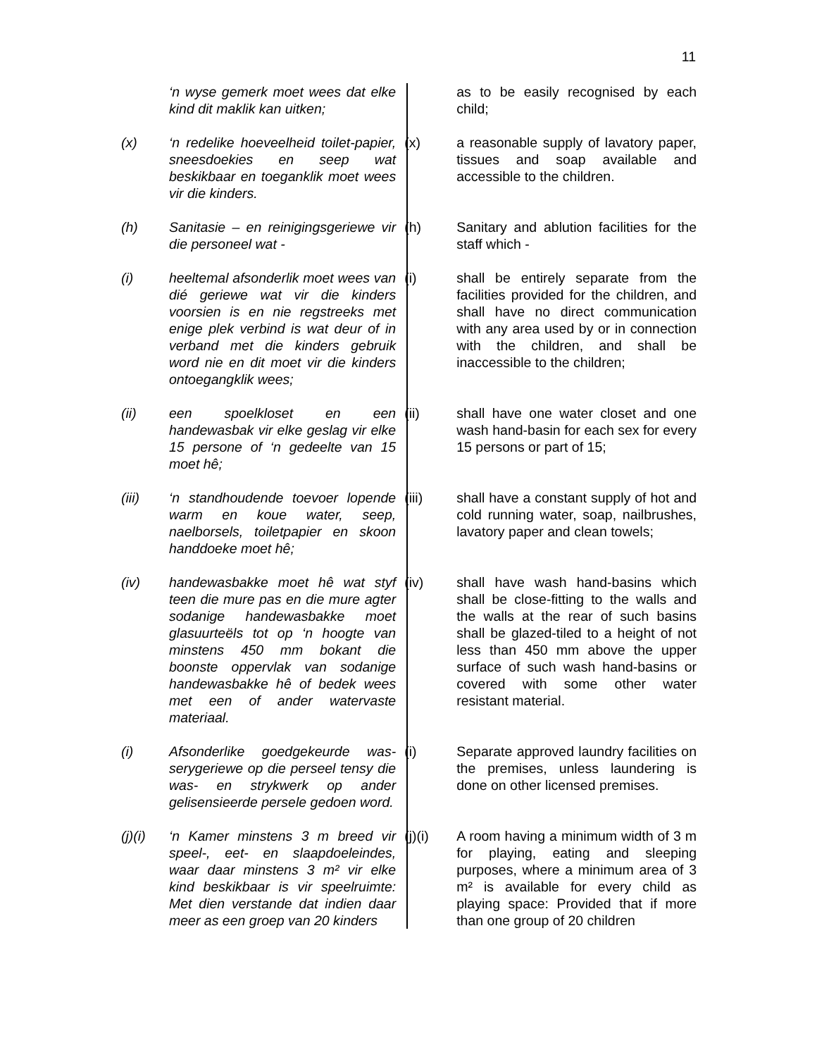11
‘n wyse gemerk moet wees dat elke kind dit maklik kan uitken;
as to be easily recognised by each child;
(x) ‘n redelike hoeveelheid toilet-papier, sneesdoekies en seep wat beskikbaar en toeganklik moet wees vir die kinders.
(x) a reasonable supply of lavatory paper, tissues and soap available and accessible to the children.
(h) Sanitasie – en reinigingsgeriewe vir die personeel wat -
(h) Sanitary and ablution facilities for the staff which -
(i) heeltemal afsonderlik moet wees van dié geriewe wat vir die kinders voorsien is en nie regstreeks met enige plek verbind is wat deur of in verband met die kinders gebruik word nie en dit moet vir die kinders ontoegangklik wees;
(i) shall be entirely separate from the facilities provided for the children, and shall have no direct communication with any area used by or in connection with the children, and shall be inaccessible to the children;
(ii) een spoelkloset en een handewasbak vir elke geslag vir elke 15 persone of ‘n gedeelte van 15 moet hê;
(ii) shall have one water closet and one wash hand-basin for each sex for every 15 persons or part of 15;
(iii) ‘n standhoudende toevoer lopende warm en koue water, seep, naelborsels, toiletpapier en skoon handdoeke moet hê;
(iii) shall have a constant supply of hot and cold running water, soap, nailbrushes, lavatory paper and clean towels;
(iv) handewasbakke moet hê wat styf teen die mure pas en die mure agter sodanige handewasbakke moet glasuurteëls tot op ‘n hoogte van minstens 450 mm bokant die boonste oppervlak van sodanige handewasbakke hê of bedek wees met een of ander watervaste materiaal.
(iv) shall have wash hand-basins which shall be close-fitting to the walls and the walls at the rear of such basins shall be glazed-tiled to a height of not less than 450 mm above the upper surface of such wash hand-basins or covered with some other water resistant material.
(i) Afsonderlike goedgekeurde was-serygeriewe op die perseel tensy die was- en strykwerk op ander gelisensieerde persele gedoen word.
(i) Separate approved laundry facilities on the premises, unless laundering is done on other licensed premises.
(j)(i)
‘n Kamer minstens 3 m breed vir speel-, eet- en slaapdoeleindes, waar daar minstens 3 m² vir elke kind beskikbaar is vir speelruimte: Met dien verstande dat indien daar meer as een groep van 20 kinders
(j)(i) A room having a minimum width of 3 m for playing, eating and sleeping purposes, where a minimum area of 3 m² is available for every child as playing space: Provided that if more than one group of 20 children